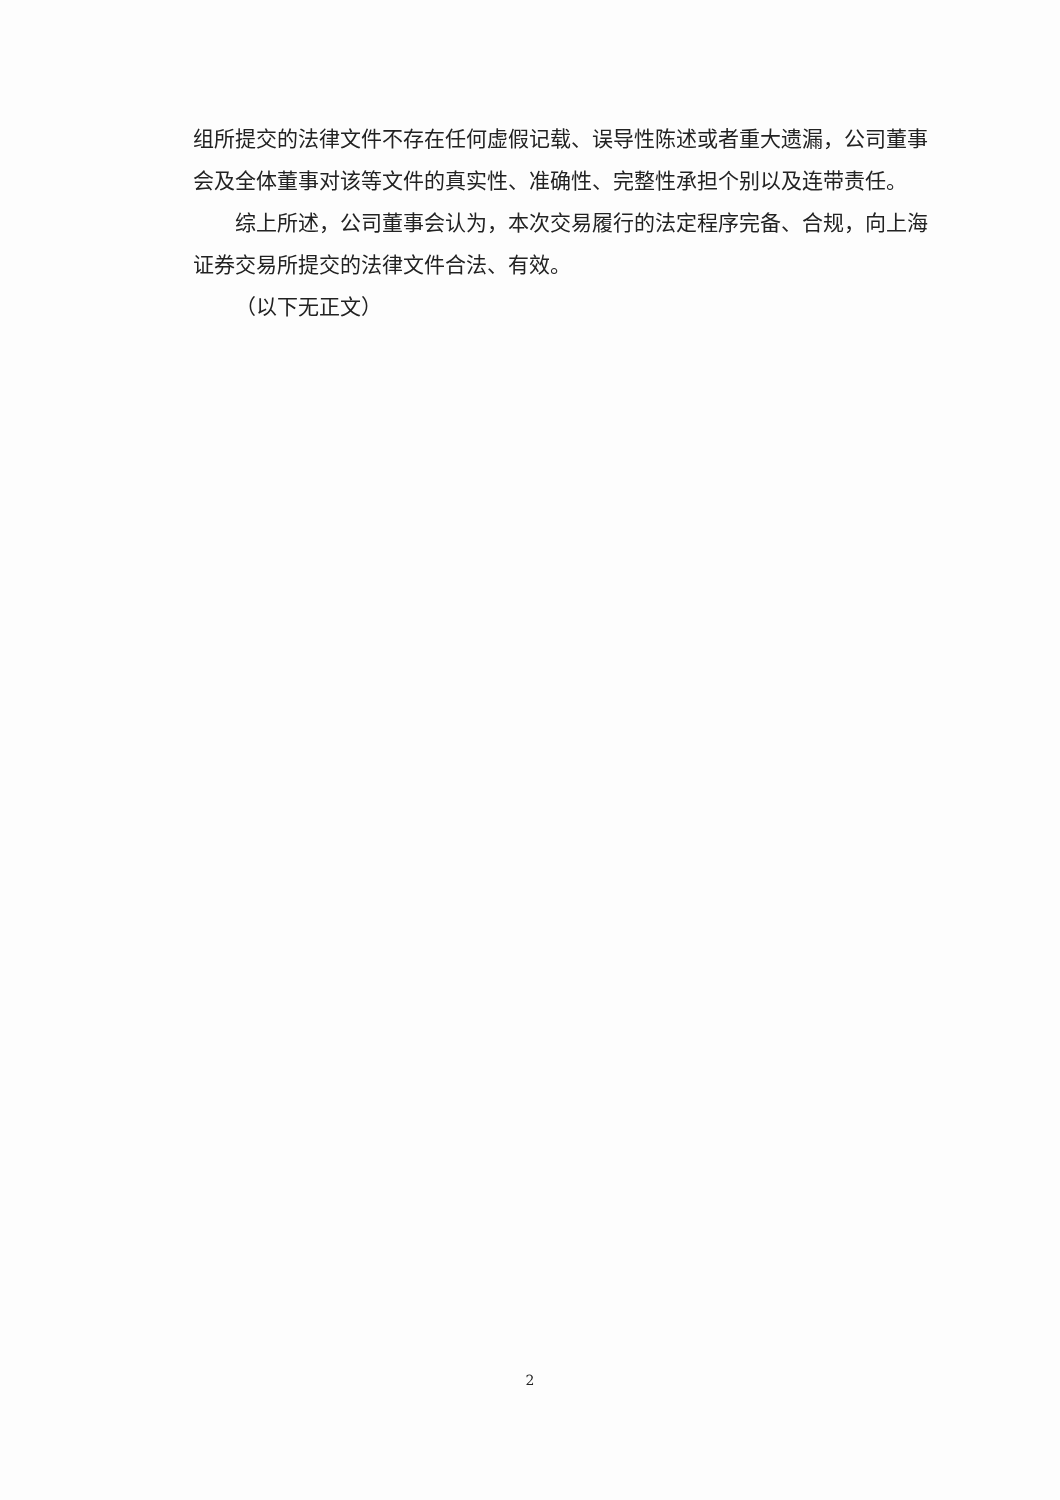组所提交的法律文件不存在任何虚假记载、误导性陈述或者重大遗漏，公司董事会及全体董事对该等文件的真实性、准确性、完整性承担个别以及连带责任。
综上所述，公司董事会认为，本次交易履行的法定程序完备、合规，向上海证券交易所提交的法律文件合法、有效。
（以下无正文）
2